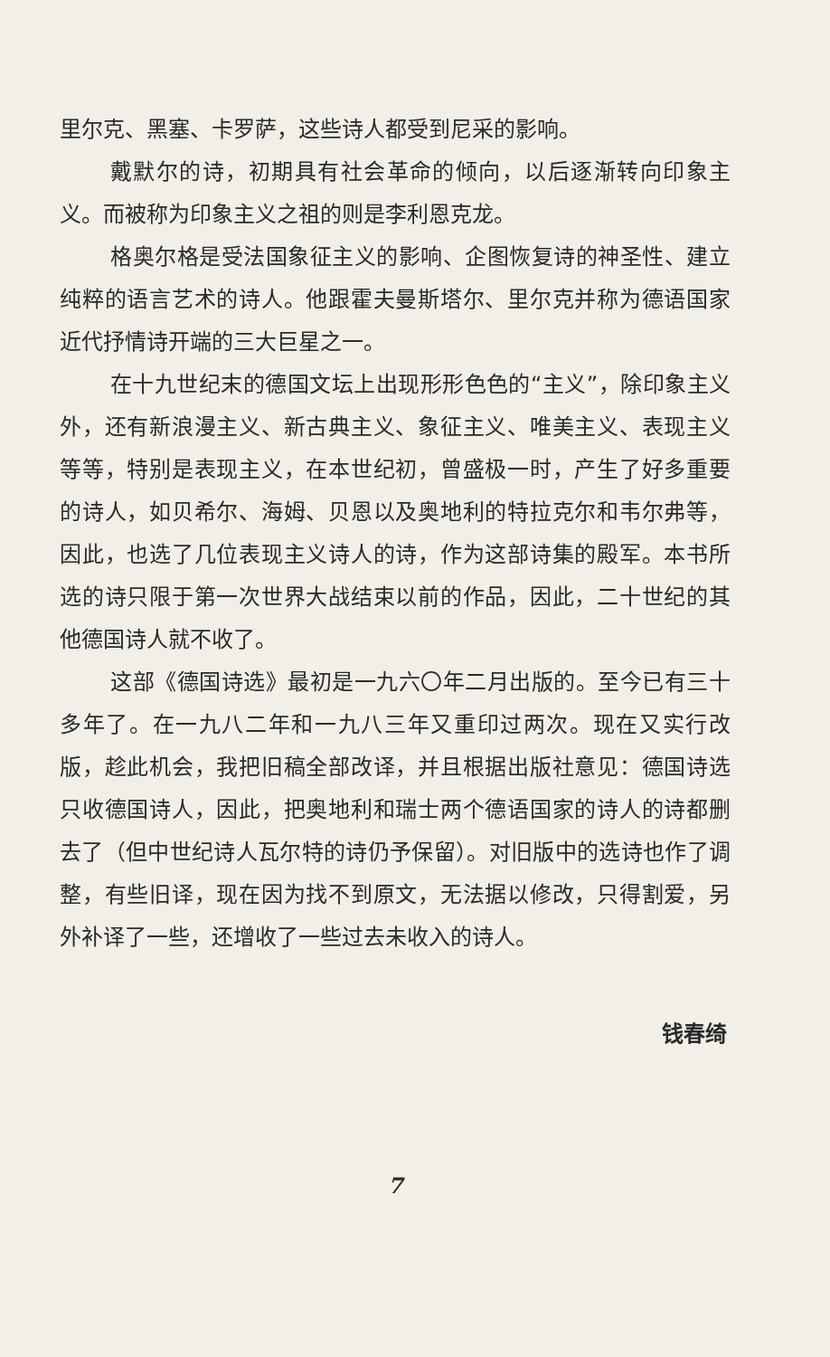里尔克、黑塞、卡罗萨，这些诗人都受到尼采的影响。
戴默尔的诗，初期具有社会革命的倾向，以后逐渐转向印象主义。而被称为印象主义之祖的则是李利恩克龙。
格奥尔格是受法国象征主义的影响、企图恢复诗的神圣性、建立纯粹的语言艺术的诗人。他跟霍夫曼斯塔尔、里尔克并称为德语国家近代抒情诗开端的三大巨星之一。
在十九世纪末的德国文坛上出现形形色色的“主义”，除印象主义外，还有新浪漫主义、新古典主义、象征主义、唯美主义、表现主义等等，特别是表现主义，在本世纪初，曾盛极一时，产生了好多重要的诗人，如贝希尔、海姆、贝恩以及奥地利的特拉克尔和韦尔弗等，因此，也选了几位表现主义诗人的诗，作为这部诗集的殿军。本书所选的诗只限于第一次世界大战结束以前的作品，因此，二十世纪的其他德国诗人就不收了。
这部《德国诗选》最初是一九六〇年二月出版的。至今已有三十多年了。在一九八二年和一九八三年又重印过两次。现在又实行改版，趁此机会，我把旧稿全部改译，并且根据出版社意见：德国诗选只收德国诗人，因此，把奥地利和瑞士两个德语国家的诗人的诗都删去了（但中世纪诗人瓦尔特的诗仍予保留）。对旧版中的选诗也作了调整，有些旧译，现在因为找不到原文，无法据以修改，只得割爱，另外补译了一些，还增收了一些过去未收入的诗人。
钱春绮
7